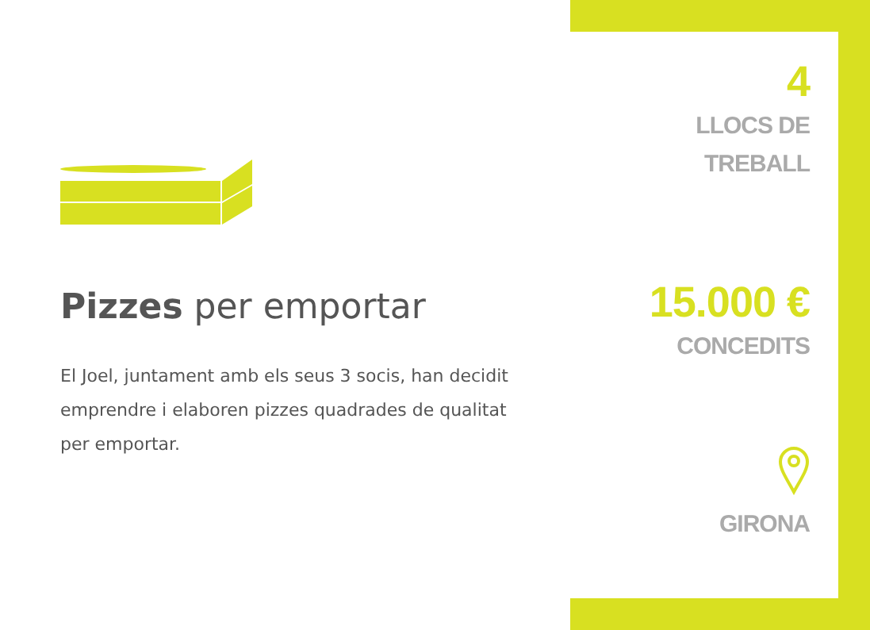Pizzes per emportar
El Joel, juntament amb els seus 3 socis, han decidit emprendre i elaboren pizzes quadrades de qualitat per emportar.
4
LLOCS DE
TREBALL
15.000 €
CONCEDITS
GIRONA